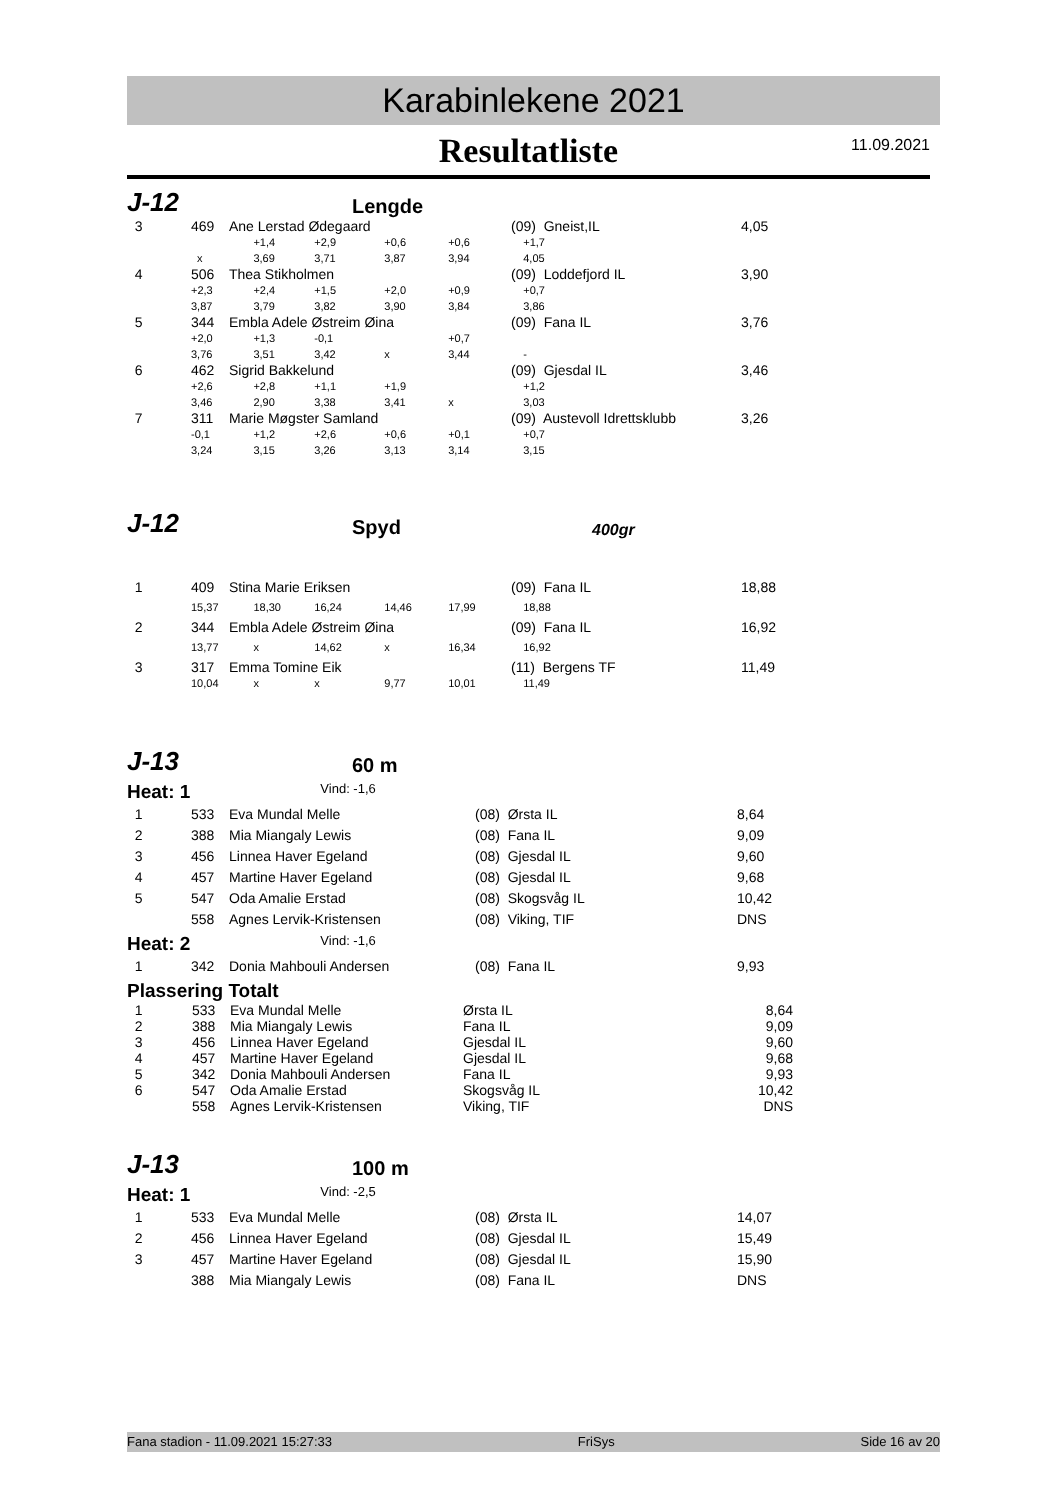Karabinlekene 2021
Resultatliste 11.09.2021
J-12
Lengde
| 3 | 469 | Ane Lerstad Ødegaard | | | | (09) Gneist,IL | 4,05 |
| | | +1,4 | +2,9 | +0,6 | +0,6 | +1,7 | |
| | x | 3,69 | 3,71 | 3,87 | 3,94 | 4,05 | |
| 4 | 506 | Thea Stikholmen | | | | (09) Loddefjord IL | 3,90 |
| | +2,3 | +2,4 | +1,5 | +2,0 | +0,9 | +0,7 | |
| | 3,87 | 3,79 | 3,82 | 3,90 | 3,84 | 3,86 | |
| 5 | 344 | Embla Adele Østreim Øina | | | | (09) Fana IL | 3,76 |
| | +2,0 | +1,3 | -0,1 | | +0,7 | | |
| | 3,76 | 3,51 | 3,42 | x | 3,44 | - | |
| 6 | 462 | Sigrid Bakkelund | | | | (09) Gjesdal IL | 3,46 |
| | +2,6 | +2,8 | +1,1 | +1,9 | | +1,2 | |
| | 3,46 | 2,90 | 3,38 | 3,41 | x | 3,03 | |
| 7 | 311 | Marie Møgster Samland | | | | (09) Austevoll Idrettsklubb | 3,26 |
| | -0,1 | +1,2 | +2,6 | +0,6 | +0,1 | +0,7 | |
| | 3,24 | 3,15 | 3,26 | 3,13 | 3,14 | 3,15 | |
J-12
Spyd
400gr
| 1 | 409 | Stina Marie Eriksen | | | | (09) Fana IL | 18,88 |
| | 15,37 | 18,30 | 16,24 | 14,46 | 17,99 | 18,88 | |
| 2 | 344 | Embla Adele Østreim Øina | | | | (09) Fana IL | 16,92 |
| | 13,77 | x | 14,62 | x | 16,34 | 16,92 | |
| 3 | 317 | Emma Tomine Eik | | | | (11) Bergens TF | 11,49 |
| | 10,04 | x | x | 9,77 | 10,01 | 11,49 | |
J-13
60 m
Heat: 1 Vind: -1,6
| 1 | 533 | Eva Mundal Melle | (08) Ørsta IL | 8,64 |
| 2 | 388 | Mia Miangaly Lewis | (08) Fana IL | 9,09 |
| 3 | 456 | Linnea Haver Egeland | (08) Gjesdal IL | 9,60 |
| 4 | 457 | Martine Haver Egeland | (08) Gjesdal IL | 9,68 |
| 5 | 547 | Oda Amalie Erstad | (08) Skogsvåg IL | 10,42 |
| | 558 | Agnes Lervik-Kristensen | (08) Viking, TIF | DNS |
Heat: 2 Vind: -1,6
| 1 | 342 | Donia Mahbouli Andersen | (08) Fana IL | 9,93 |
Plassering Totalt
| 1 | 533 | Eva Mundal Melle | Ørsta IL | 8,64 |
| 2 | 388 | Mia Miangaly Lewis | Fana IL | 9,09 |
| 3 | 456 | Linnea Haver Egeland | Gjesdal IL | 9,60 |
| 4 | 457 | Martine Haver Egeland | Gjesdal IL | 9,68 |
| 5 | 342 | Donia Mahbouli Andersen | Fana IL | 9,93 |
| 6 | 547 | Oda Amalie Erstad | Skogsvåg IL | 10,42 |
| | 558 | Agnes Lervik-Kristensen | Viking, TIF | DNS |
J-13
100 m
Heat: 1 Vind: -2,5
| 1 | 533 | Eva Mundal Melle | (08) Ørsta IL | 14,07 |
| 2 | 456 | Linnea Haver Egeland | (08) Gjesdal IL | 15,49 |
| 3 | 457 | Martine Haver Egeland | (08) Gjesdal IL | 15,90 |
| | 388 | Mia Miangaly Lewis | (08) Fana IL | DNS |
Fana stadion - 11.09.2021 15:27:33 FriSys Side 16 av 20